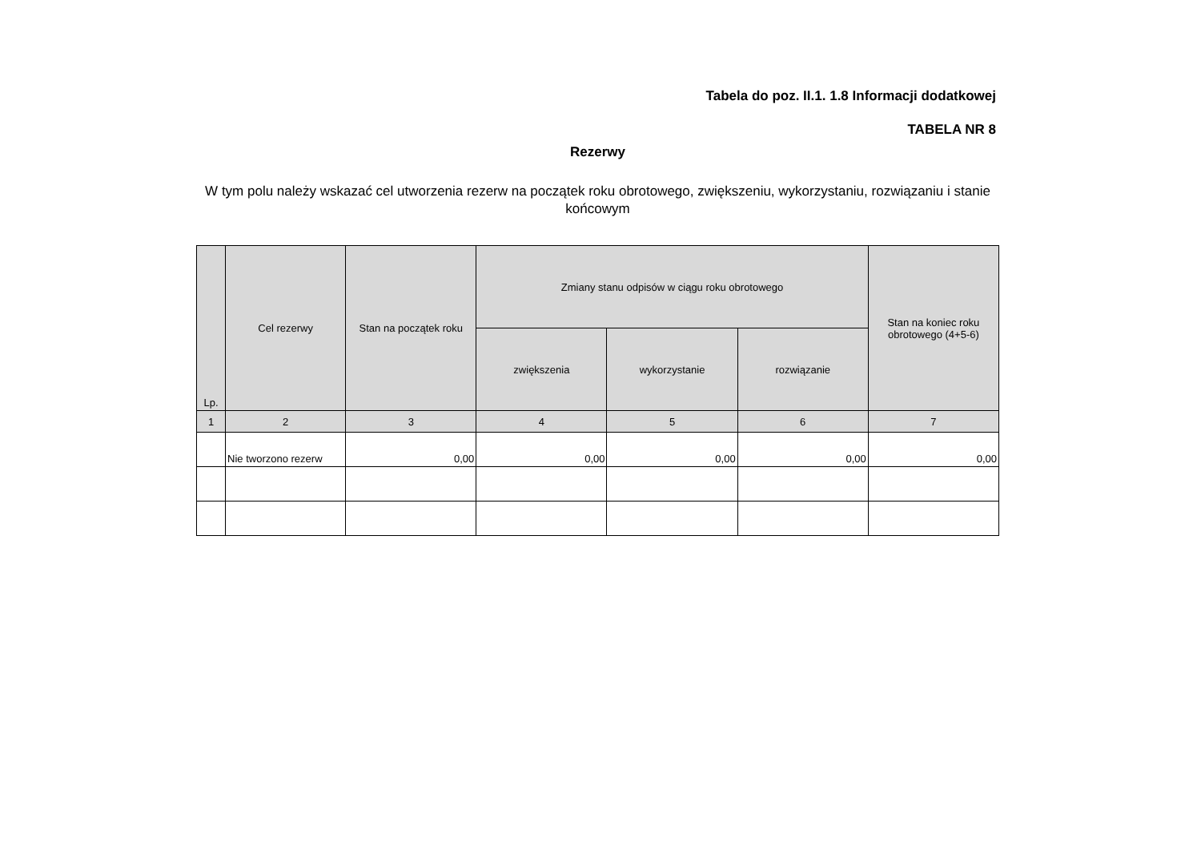Tabela do poz. II.1. 1.8 Informacji dodatkowej
TABELA NR 8
Rezerwy
W tym polu należy wskazać cel utworzenia rezerw na początek roku obrotowego, zwiększeniu, wykorzystaniu, rozwiązaniu i stanie końcowym
| Lp. | Cel rezerwy | Stan na początek roku | Zmiany stanu odpisów w ciągu roku obrotowego | | | Stan na koniec roku obrotowego (4+5-6) |
| --- | --- | --- | --- | --- | --- | --- |
| | | | zwiększenia | wykorzystanie | rozwiązanie | |
| 1 | 2 | 3 | 4 | 5 | 6 | 7 |
| | Nie tworzono rezerw | 0,00 | 0,00 | 0,00 | 0,00 | 0,00 |